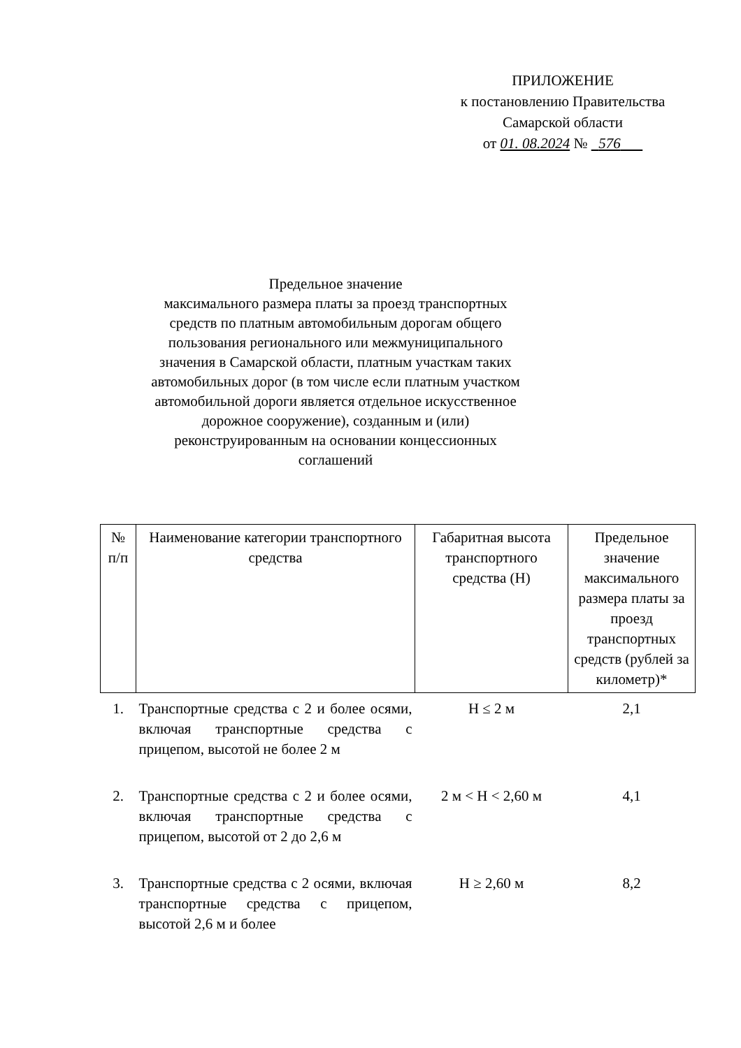ПРИЛОЖЕНИЕ
к постановлению Правительства
Самарской области
от 01. 08.2024 № 576
Предельное значение
максимального размера платы за проезд транспортных средств по платным автомобильным дорогам общего пользования регионального или межмуниципального значения в Самарской области, платным участкам таких автомобильных дорог (в том числе если платным участком автомобильной дороги является отдельное искусственное дорожное сооружение), созданным и (или) реконструированным на основании концессионных соглашений
| № п/п | Наименование категории транспортного средства | Габаритная высота транспортного средства (Н) | Предельное значение максимального размера платы за проезд транспортных средств (рублей за километр)* |
| --- | --- | --- | --- |
| 1. | Транспортные средства с 2 и более осями, включая транспортные средства с прицепом, высотой не более 2 м | Н ≤ 2 м | 2,1 |
| 2. | Транспортные средства с 2 и более осями, включая транспортные средства с прицепом, высотой от 2 до 2,6 м | 2 м < Н < 2,60 м | 4,1 |
| 3. | Транспортные средства с 2 осями, включая транспортные средства с прицепом, высотой 2,6 м и более | Н ≥ 2,60 м | 8,2 |